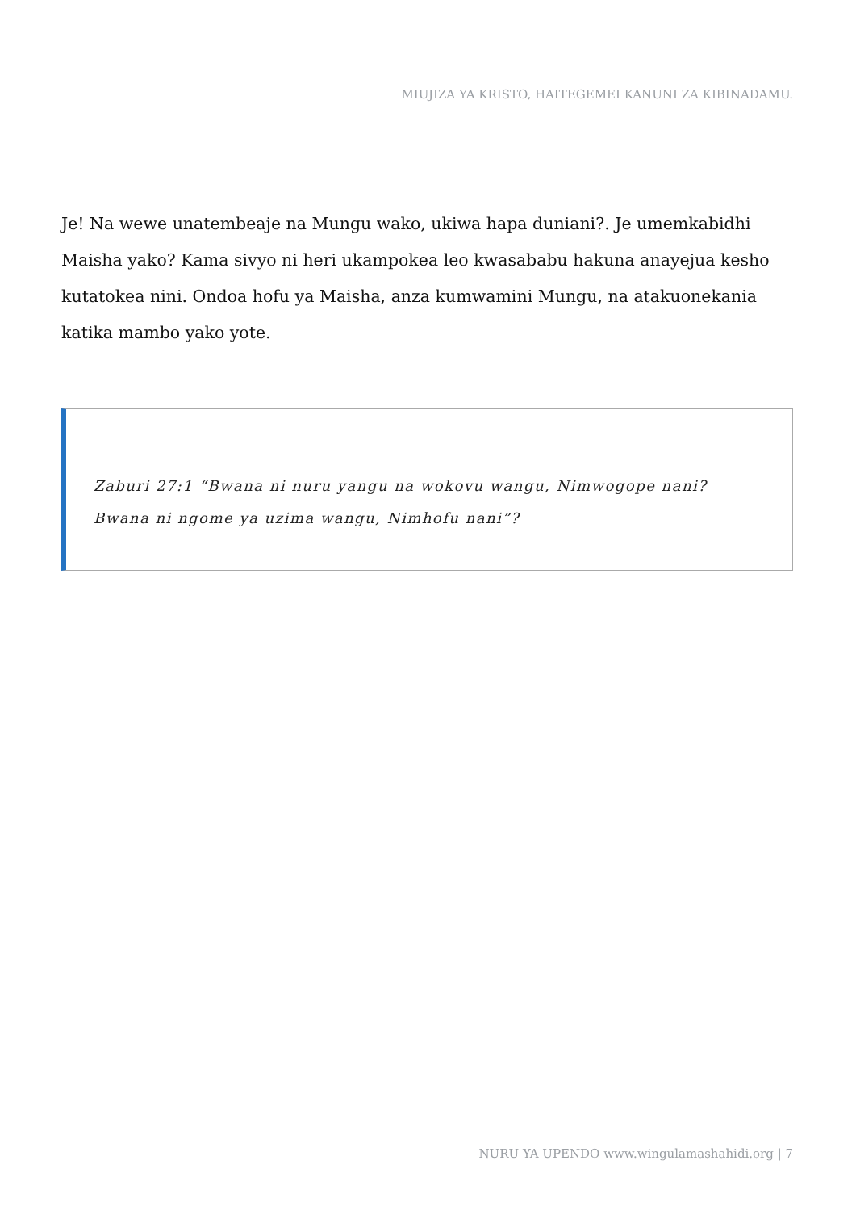MIUJIZA YA KRISTO, HAITEGEMEI KANUNI ZA KIBINADAMU.
Je! Na wewe unatembeaje na Mungu wako, ukiwa hapa duniani?. Je umemkabidhi Maisha yako? Kama sivyo ni heri ukampokea leo kwasababu hakuna anayejua kesho kutatokea nini. Ondoa hofu ya Maisha, anza kumwamini Mungu, na atakuonekania katika mambo yako yote.
Zaburi 27:1 “Bwana ni nuru yangu na wokovu wangu, Nimwogope nani? Bwana ni ngome ya uzima wangu, Nimhofu nani”?
NURU YA UPENDO www.wingulamashahidi.org | 7